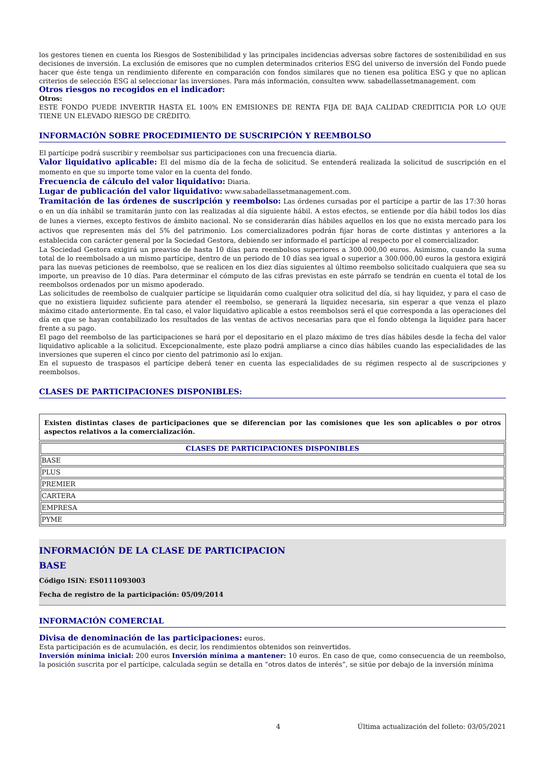los gestores tienen en cuenta los Riesgos de Sostenibilidad y las principales incidencias adversas sobre factores de sostenibilidad en sus decisiones de inversión. La exclusión de emisores que no cumplen determinados criterios ESG del universo de inversión del Fondo puede hacer que éste tenga un rendimiento diferente en comparación con fondos similares que no tienen esa política ESG y que no aplican criterios de selección ESG al seleccionar las inversiones. Para más información, consulten www. sabadellassetmanagement. com
Otros riesgos no recogidos en el indicador:
Otros:
ESTE FONDO PUEDE INVERTIR HASTA EL 100% EN EMISIONES DE RENTA FIJA DE BAJA CALIDAD CREDITICIA POR LO QUE TIENE UN ELEVADO RIESGO DE CRÉDITO.
INFORMACIÓN SOBRE PROCEDIMIENTO DE SUSCRIPCIÓN Y REEMBOLSO
El partícipe podrá suscribir y reembolsar sus participaciones con una frecuencia diaria.
Valor liquidativo aplicable: El del mismo día de la fecha de solicitud. Se entenderá realizada la solicitud de suscripción en el momento en que su importe tome valor en la cuenta del fondo.
Frecuencia de cálculo del valor liquidativo: Diaria.
Lugar de publicación del valor liquidativo: www.sabadellassetmanagement.com.
Tramitación de las órdenes de suscripción y reembolso: Las órdenes cursadas por el partícipe a partir de las 17:30 horas o en un día inhábil se tramitarán junto con las realizadas al día siguiente hábil. A estos efectos, se entiende por día hábil todos los días de lunes a viernes, excepto festivos de ámbito nacional. No se considerarán días hábiles aquellos en los que no exista mercado para los activos que representen más del 5% del patrimonio. Los comercializadores podrán fijar horas de corte distintas y anteriores a la establecida con carácter general por la Sociedad Gestora, debiendo ser informado el partícipe al respecto por el comercializador.
La Sociedad Gestora exigirá un preaviso de hasta 10 días para reembolsos superiores a 300.000,00 euros. Asimismo, cuando la suma total de lo reembolsado a un mismo partícipe, dentro de un periodo de 10 días sea igual o superior a 300.000,00 euros la gestora exigirá para las nuevas peticiones de reembolso, que se realicen en los diez días siguientes al último reembolso solicitado cualquiera que sea su importe, un preaviso de 10 días. Para determinar el cómputo de las cifras previstas en este párrafo se tendrán en cuenta el total de los reembolsos ordenados por un mismo apoderado.
Las solicitudes de reembolso de cualquier partícipe se liquidarán como cualquier otra solicitud del día, si hay liquidez, y para el caso de que no existiera liquidez suficiente para atender el reembolso, se generará la liquidez necesaria, sin esperar a que venza el plazo máximo citado anteriormente. En tal caso, el valor liquidativo aplicable a estos reembolsos será el que corresponda a las operaciones del día en que se hayan contabilizado los resultados de las ventas de activos necesarias para que el fondo obtenga la liquidez para hacer frente a su pago.
El pago del reembolso de las participaciones se hará por el depositario en el plazo máximo de tres días hábiles desde la fecha del valor liquidativo aplicable a la solicitud. Excepcionalmente, este plazo podrá ampliarse a cinco días hábiles cuando las especialidades de las inversiones que superen el cinco por ciento del patrimonio así lo exijan.
En el supuesto de traspasos el partícipe deberá tener en cuenta las especialidades de su régimen respecto al de suscripciones y reembolsos.
CLASES DE PARTICIPACIONES DISPONIBLES:
Existen distintas clases de participaciones que se diferencian por las comisiones que les son aplicables o por otros aspectos relativos a la comercialización.
| CLASES DE PARTICIPACIONES DISPONIBLES |
| --- |
| BASE |
| PLUS |
| PREMIER |
| CARTERA |
| EMPRESA |
| PYME |
INFORMACIÓN DE LA CLASE DE PARTICIPACION
BASE
Código ISIN: ES0111093003
Fecha de registro de la participación: 05/09/2014
INFORMACIÓN COMERCIAL
Divisa de denominación de las participaciones: euros.
Esta participación es de acumulación, es decir, los rendimientos obtenidos son reinvertidos.
Inversión mínima inicial: 200 euros Inversión mínima a mantener: 10 euros. En caso de que, como consecuencia de un reembolso, la posición suscrita por el partícipe, calculada según se detalla en “otros datos de interés”, se sitúe por debajo de la inversión mínima
4 Última actualización del folleto: 03/05/2021